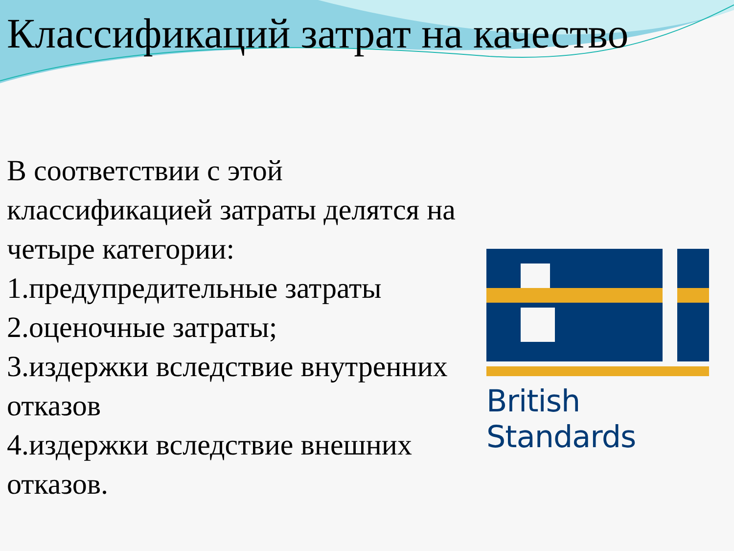Классификаций затрат на качество
В соответствии с этой классификацией затраты делятся на четыре категории:
1.предупредительные затраты
2.оценочные затраты;
3.издержки вследствие внутренних отказов
4.издержки вследствие внешних отказов.
British Standards